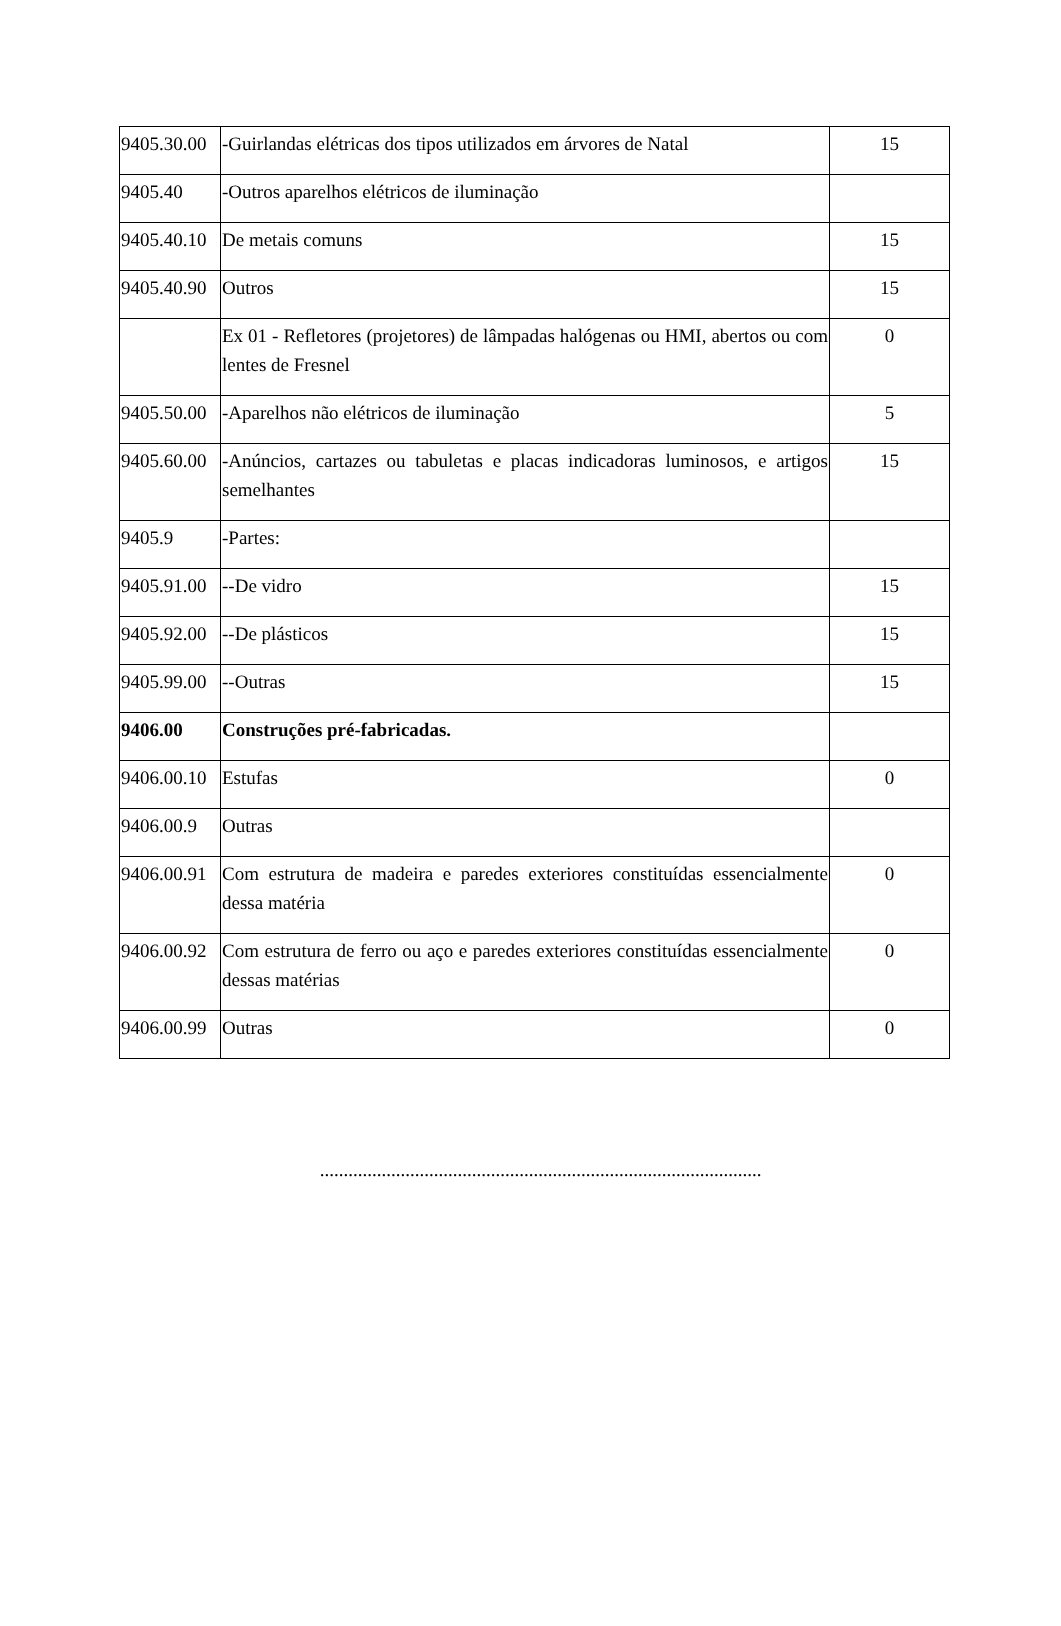| 9405.30.00 | -Guirlandas elétricas dos tipos utilizados em árvores de Natal | 15 |
| 9405.40 | -Outros aparelhos elétricos de iluminação | |
| 9405.40.10 | De metais comuns | 15 |
| 9405.40.90 | Outros | 15 |
| | Ex 01 - Refletores (projetores) de lâmpadas halógenas ou HMI, abertos ou com lentes de Fresnel | 0 |
| 9405.50.00 | -Aparelhos não elétricos de iluminação | 5 |
| 9405.60.00 | -Anúncios, cartazes ou tabuletas e placas indicadoras luminosos, e artigos semelhantes | 15 |
| 9405.9 | -Partes: | |
| 9405.91.00 | --De vidro | 15 |
| 9405.92.00 | --De plásticos | 15 |
| 9405.99.00 | --Outras | 15 |
| 9406.00 | Construções pré-fabricadas. | |
| 9406.00.10 | Estufas | 0 |
| 9406.00.9 | Outras | |
| 9406.00.91 | Com estrutura de madeira e paredes exteriores constituídas essencialmente dessa matéria | 0 |
| 9406.00.92 | Com estrutura de ferro ou aço e paredes exteriores constituídas essencialmente dessas matérias | 0 |
| 9406.00.99 | Outras | 0 |
.............................................................................................